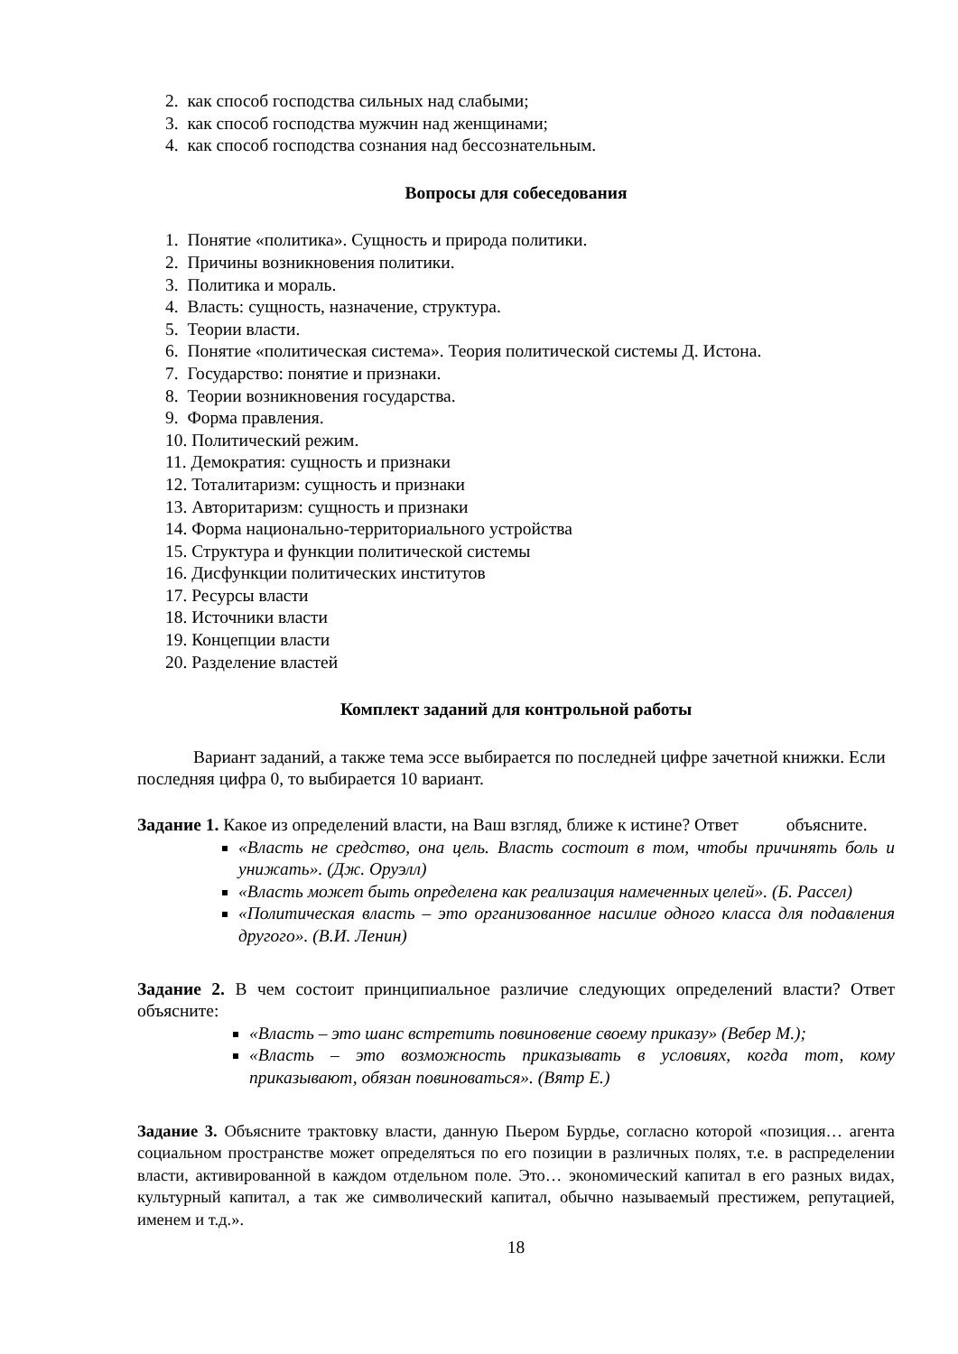2. как способ господства сильных над слабыми;
3. как способ господства мужчин над женщинами;
4. как способ господства сознания над бессознательным.
Вопросы для собеседования
1. Понятие «политика». Сущность и природа политики.
2. Причины возникновения политики.
3. Политика и мораль.
4. Власть: сущность, назначение, структура.
5. Теории власти.
6. Понятие «политическая система». Теория политической системы Д. Истона.
7. Государство: понятие и признаки.
8. Теории возникновения государства.
9. Форма правления.
10. Политический режим.
11. Демократия: сущность и признаки
12. Тоталитаризм: сущность и признаки
13. Авторитаризм: сущность и признаки
14. Форма национально-территориального устройства
15. Структура и функции политической системы
16. Дисфункции политических институтов
17. Ресурсы власти
18. Источники власти
19. Концепции власти
20. Разделение властей
Комплект заданий для контрольной работы
Вариант заданий, а также тема эссе выбирается по последней цифре зачетной книжки. Если последняя цифра 0, то выбирается 10 вариант.
Задание 1. Какое из определений власти, на Ваш взгляд, ближе к истине? Ответ
объясните.
«Власть не средство, она цель. Власть состоит в том, чтобы причинять боль и унижать». (Дж. Оруэлл)
«Власть может быть определена как реализация намеченных целей». (Б. Рассел)
«Политическая власть – это организованное насилие одного класса для подавления другого». (В.И. Ленин)
Задание 2. В чем состоит принципиальное различие следующих определений власти? Ответ объясните:
«Власть – это шанс встретить повиновение своему приказу» (Вебер М.);
«Власть – это возможность приказывать в условиях, когда тот, кому приказывают, обязан повиноваться». (Вятр Е.)
Задание 3. Объясните трактовку власти, данную Пьером Бурдье, согласно которой «позиция… агента социальном пространстве может определяться по его позиции в различных полях, т.е. в распределении власти, активированной в каждом отдельном поле. Это… экономический капитал в его разных видах, культурный капитал, а так же символический капитал, обычно называемый престижем, репутацией, именем и т.д.».
18